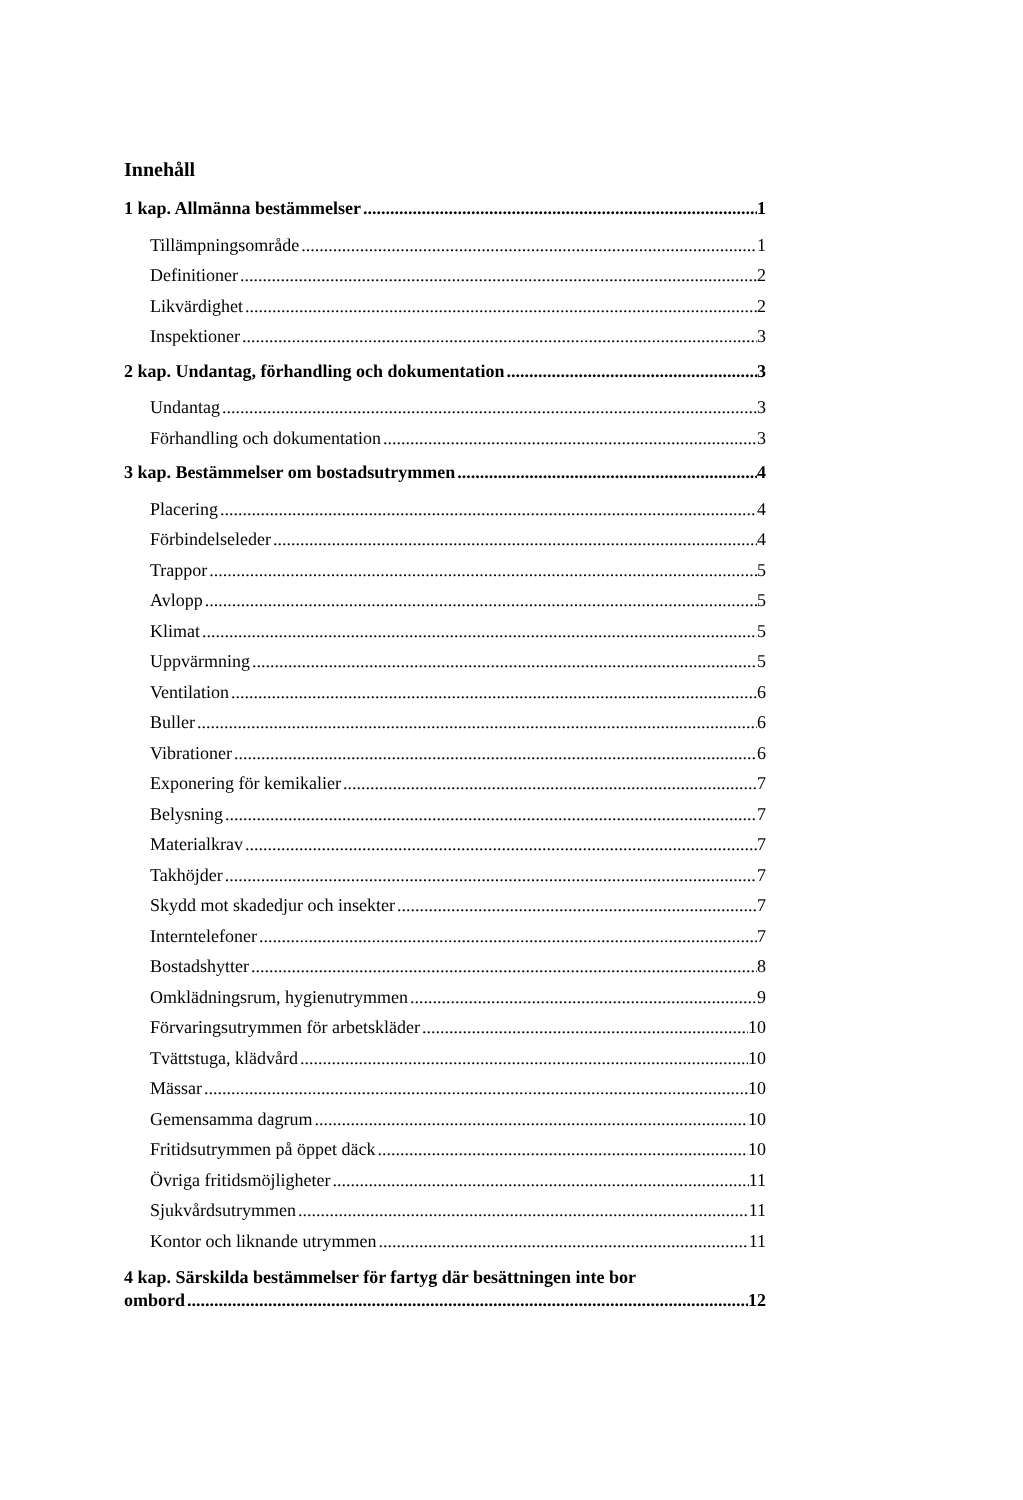Innehåll
1 kap. Allmänna bestämmelser 1
Tillämpningsområde 1
Definitioner 2
Likvärdighet 2
Inspektioner 3
2 kap. Undantag, förhandling och dokumentation 3
Undantag 3
Förhandling och dokumentation 3
3 kap. Bestämmelser om bostadsutrymmen 4
Placering 4
Förbindelseleder 4
Trappor 5
Avlopp 5
Klimat 5
Uppvärmning 5
Ventilation 6
Buller 6
Vibrationer 6
Exponering för kemikalier 7
Belysning 7
Materialkrav 7
Takhöjder 7
Skydd mot skadedjur och insekter 7
Interntelefoner 7
Bostadshytter 8
Omklädningsrum, hygienutrymmen 9
Förvaringsutrymmen för arbetskläder 10
Tvättstuga, klädvård 10
Mässar 10
Gemensamma dagrum 10
Fritidsutrymmen på öppet däck 10
Övriga fritidsmöjligheter 11
Sjukvårdsutrymmen 11
Kontor och liknande utrymmen 11
4 kap. Särskilda bestämmelser för fartyg där besättningen inte bor
ombord 12